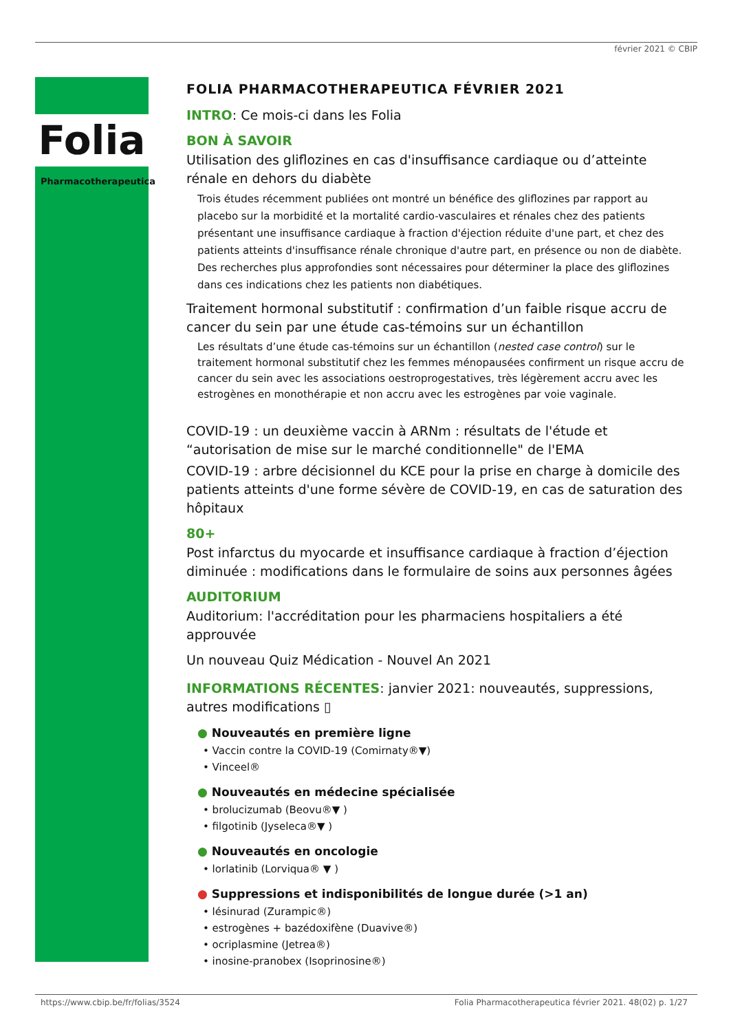février 2021 © CBIP
Folia
Pharmacotherapeutica
FOLIA PHARMACOTHERAPEUTICA FÉVRIER 2021
INTRO: Ce mois-ci dans les Folia
BON À SAVOIR
Utilisation des gliflozines en cas d'insuffisance cardiaque ou d’atteinte rénale en dehors du diabète
Trois études récemment publiées ont montré un bénéfice des gliflozines par rapport au placebo sur la morbidité et la mortalité cardio-vasculaires et rénales chez des patients présentant une insuffisance cardiaque à fraction d'éjection réduite d'une part, et chez des patients atteints d'insuffisance rénale chronique d'autre part, en présence ou non de diabète. Des recherches plus approfondies sont nécessaires pour déterminer la place des gliflozines dans ces indications chez les patients non diabétiques.
Traitement hormonal substitutif : confirmation d’un faible risque accru de cancer du sein par une étude cas-témoins sur un échantillon
Les résultats d’une étude cas-témoins sur un échantillon (nested case control) sur le traitement hormonal substitutif chez les femmes ménopausées confirment un risque accru de cancer du sein avec les associations oestroprogestatives, très légèrement accru avec les estrogènes en monothérapie et non accru avec les estrogènes par voie vaginale.
COVID-19 : un deuxième vaccin à ARNm : résultats de l'étude et “autorisation de mise sur le marché conditionnelle" de l'EMA
COVID-19 : arbre décisionnel du KCE pour la prise en charge à domicile des patients atteints d'une forme sévère de COVID-19, en cas de saturation des hôpitaux
80+
Post infarctus du myocarde et insuffisance cardiaque à fraction d’éjection diminuée : modifications dans le formulaire de soins aux personnes âgées
AUDITORIUM
Auditorium: l'accréditation pour les pharmaciens hospitaliers a été approuvée
Un nouveau Quiz Médication - Nouvel An 2021
INFORMATIONS RÉCENTES: janvier 2021: nouveautés, suppressions, autres modifications ▯
● Nouveautés en première ligne
• Vaccin contre la COVID-19 (Comirnaty®▼)
• Vinceel®
● Nouveautés en médecine spécialisée
• brolucizumab (Beovu®▼ )
• filgotinib (Jyseleca®▼ )
● Nouveautés en oncologie
• lorlatinib (Lorviqua® ▼ )
● Suppressions et indisponibilités de longue durée (>1 an)
• lésinurad (Zurampic®)
• estrogènes + bazédoxifène (Duavive®)
• ocriplasmine (Jetrea®)
• inosine-pranobex (Isoprinosine®)
https://www.cbip.be/fr/folias/3524 Folia Pharmacotherapeutica février 2021. 48(02) p. 1/27